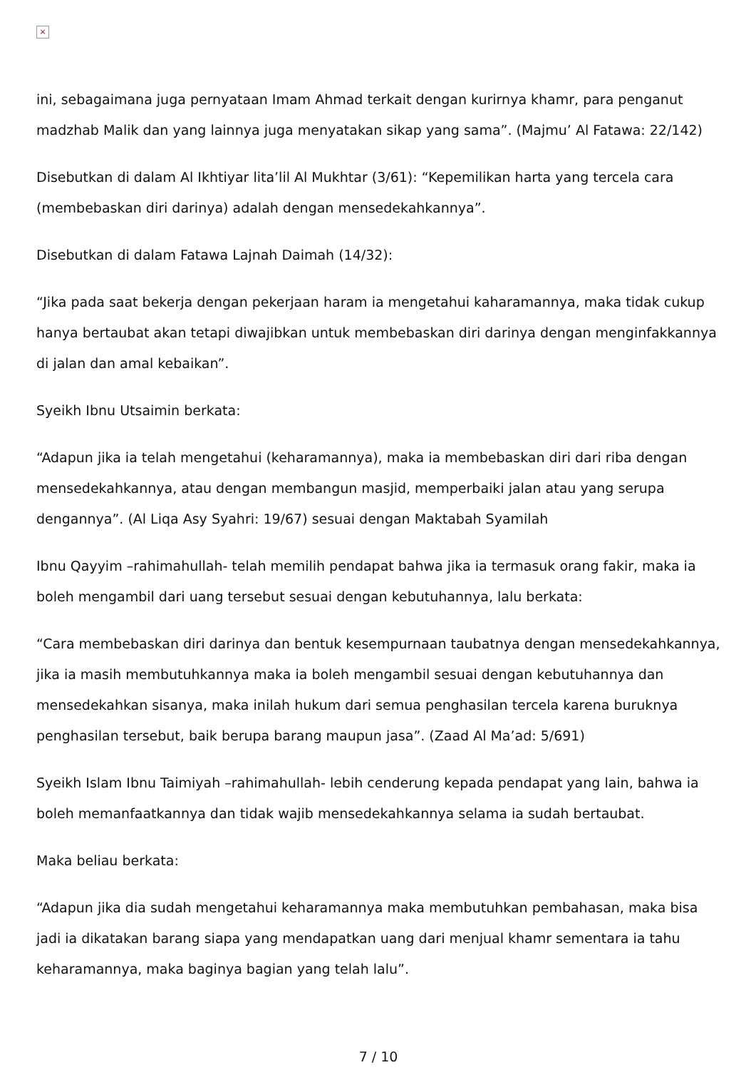×
ini, sebagaimana juga pernyataan Imam Ahmad terkait dengan kurirnya khamr, para penganut madzhab Malik dan yang lainnya juga menyatakan sikap yang sama”. (Majmu’ Al Fatawa: 22/142)
Disebutkan di dalam Al Ikhtiyar lita’lil Al Mukhtar (3/61): “Kepemilikan harta yang tercela cara (membebaskan diri darinya) adalah dengan mensedekahkannya”.
Disebutkan di dalam Fatawa Lajnah Daimah (14/32):
“Jika pada saat bekerja dengan pekerjaan haram ia mengetahui kaharamannya, maka tidak cukup hanya bertaubat akan tetapi diwajibkan untuk membebaskan diri darinya dengan menginfakkannya di jalan dan amal kebaikan”.
Syeikh Ibnu Utsaimin berkata:
“Adapun jika ia telah mengetahui (keharamannya), maka ia membebaskan diri dari riba dengan mensedekahkannya, atau dengan membangun masjid, memperbaiki jalan atau yang serupa dengannya”. (Al Liqa Asy Syahri: 19/67) sesuai dengan Maktabah Syamilah
Ibnu Qayyim –rahimahullah- telah memilih pendapat bahwa jika ia termasuk orang fakir, maka ia boleh mengambil dari uang tersebut sesuai dengan kebutuhannya, lalu berkata:
“Cara membebaskan diri darinya dan bentuk kesempurnaan taubatnya dengan mensedekahkannya, jika ia masih membutuhkannya maka ia boleh mengambil sesuai dengan kebutuhannya dan mensedekahkan sisanya, maka inilah hukum dari semua penghasilan tercela karena buruknya penghasilan tersebut, baik berupa barang maupun jasa”. (Zaad Al Ma’ad: 5/691)
Syeikh Islam Ibnu Taimiyah –rahimahullah- lebih cenderung kepada pendapat yang lain, bahwa ia boleh memanfaatkannya dan tidak wajib mensedekahkannya selama ia sudah bertaubat.
Maka beliau berkata:
“Adapun jika dia sudah mengetahui keharamannya maka membutuhkan pembahasan, maka bisa jadi ia dikatakan barang siapa yang mendapatkan uang dari menjual khamr sementara ia tahu keharamannya, maka baginya bagian yang telah lalu”.
7 / 10